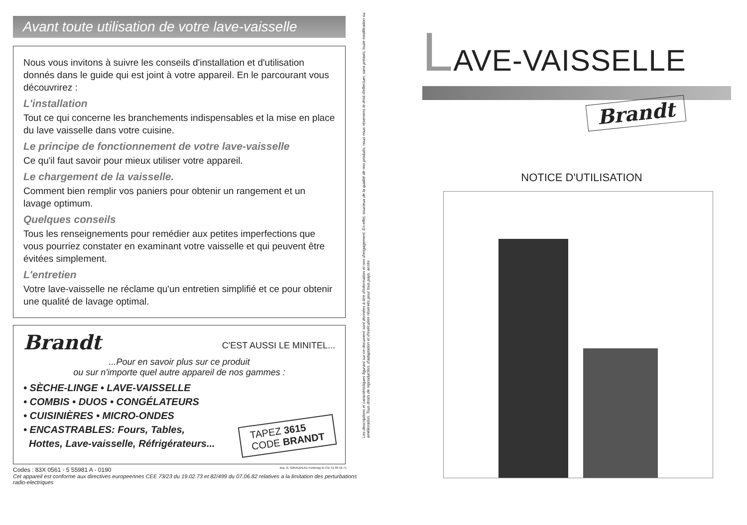Avant toute utilisation de votre lave-vaisselle
Nous vous invitons à suivre les conseils d'installation et d'utilisation donnés dans le guide qui est joint à votre appareil. En le parcourant vous découvrirez :
L'installation
Tout ce qui concerne les branchements indispensables et la mise en place du lave vaisselle dans votre cuisine.
Le principe de fonctionnement de votre lave-vaisselle
Ce qu'il faut savoir pour mieux utiliser votre appareil.
Le chargement de la vaisselle.
Comment bien remplir vos paniers pour obtenir un rangement et un lavage optimum.
Quelques conseils
Tous les renseignements pour remédier aux petites imperfections que vous pourriez constater en examinant votre vaisselle et qui peuvent être évitées simplement.
L'entretien
Votre lave-vaisselle ne réclame qu'un entretien simplifié et ce pour obtenir une qualité de lavage optimal.
Brandt C'EST AUSSI LE MINITEL...
...Pour en savoir plus sur ce produit
ou sur n'importe quel autre appareil de nos gammes :
• SÈCHE-LINGE • LAVE-VAISSELLE
• COMBIS • DUOS • CONGÉLATEURS
• CUISINIÈRES • MICRO-ONDES
• ENCASTRABLES: Fours, Tables,
Hottes, Lave-vaisselle, Réfrigérateurs...
TAPEZ 3615
CODE BRANDT
Codes : 83X 0561 - 5 55981 A - 0190 Imp. B. GIRAUDEAU Fontenay-le-Cte 51 69 16 71
Cet appareil est conforme aux directives europeennes CEE 73/23 du 19.02.73 et 82/499 du 07.06.82 relatives a la limitation des perturbations radio-electriques
Les descriptions et caractéristiques figurant sur ce document sont données à titre d'information et non d'engagement. En effet, soucieux de la qualité de nos produits, nous nous réservons le droit d'effectuer, sans préavis, toute modification ou amélioration. Tous droits de reproduction, d'adaptation et d'exécution réservés pour tous pays. accès
LAVE-VAISSELLE
Brandt
NOTICE D'UTILISATION